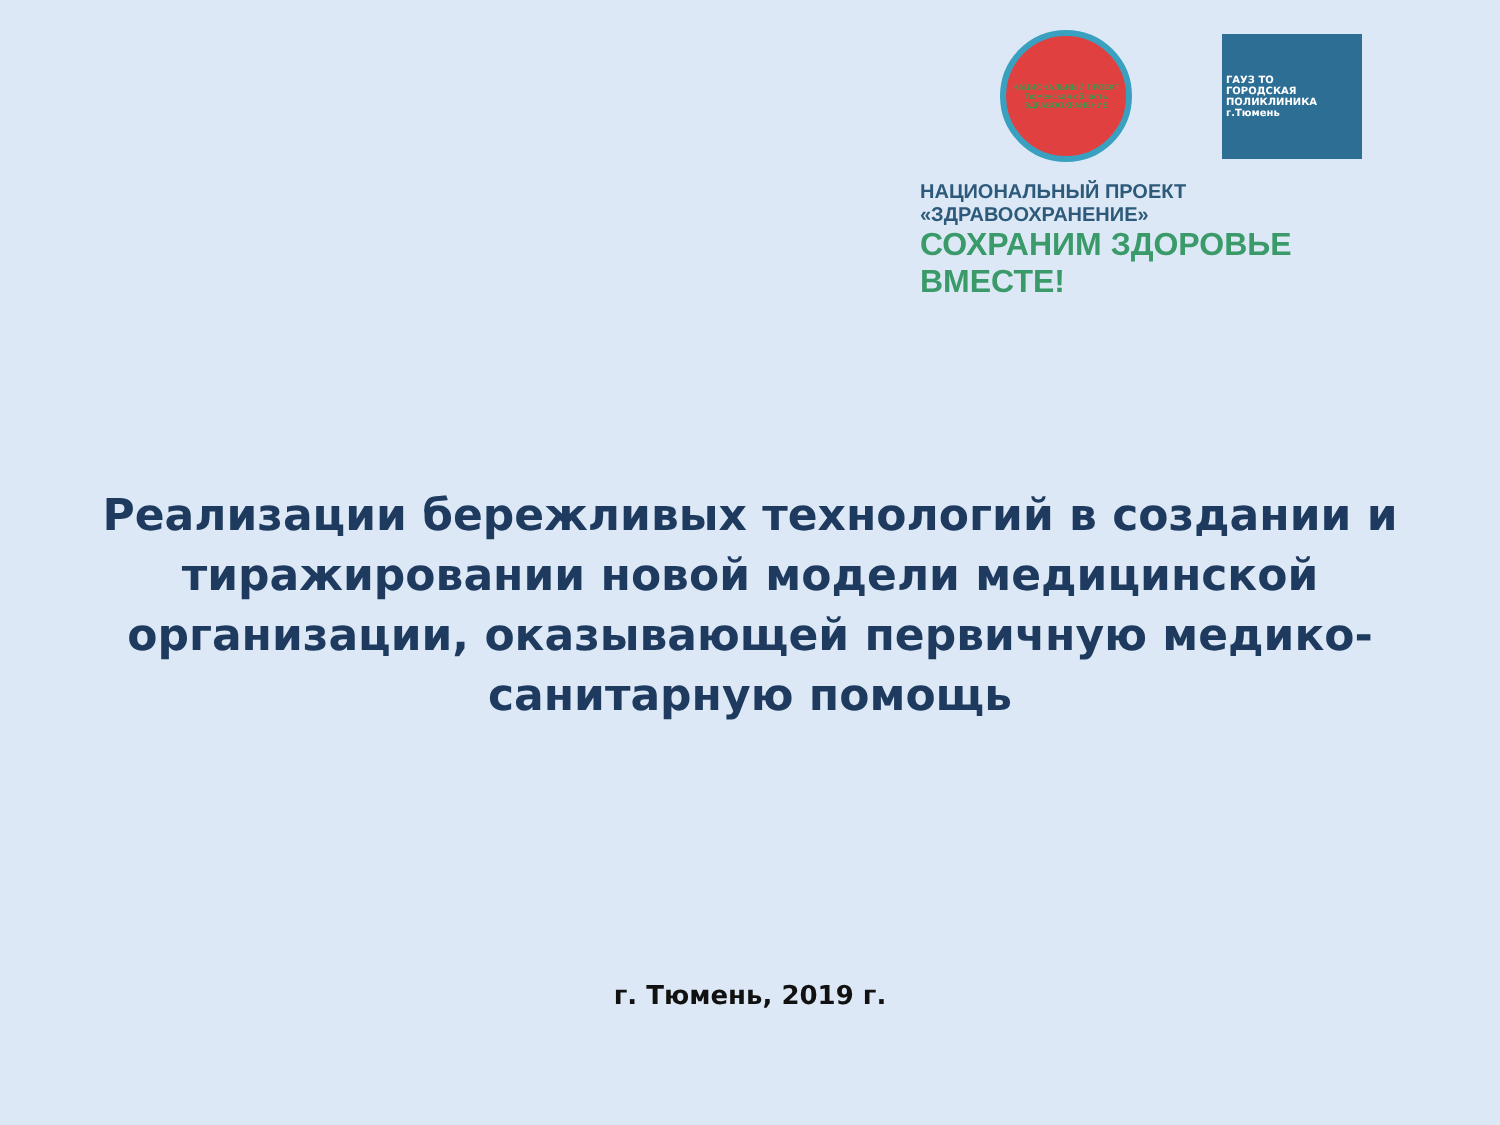НАЦИОНАЛЬНЫЙ ПРОЕКТ Тюменская область ЗДРАВООХРАНЕНИЕ
ГАУЗ ТО
ГОРОДСКАЯ
ПОЛИКЛИНИКА
г.Тюмень
НАЦИОНАЛЬНЫЙ ПРОЕКТ «ЗДРАВООХРАНЕНИЕ»
СОХРАНИМ ЗДОРОВЬЕ ВМЕСТЕ!
Реализации бережливых технологий в создании и тиражировании новой модели медицинской организации, оказывающей первичную медико-санитарную помощь
г. Тюмень, 2019 г.